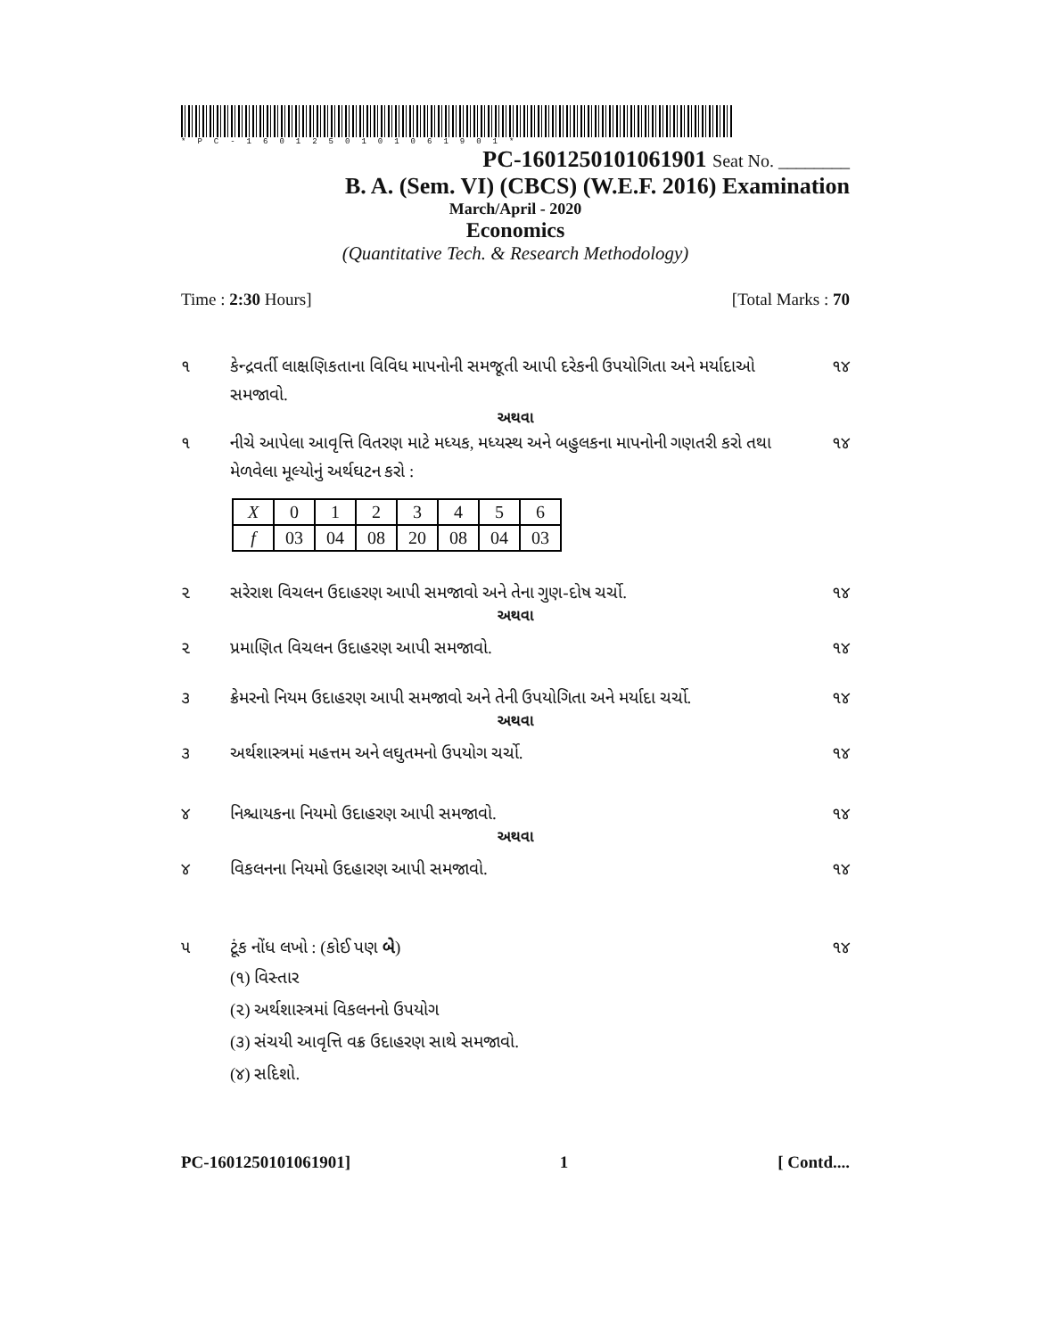*PC-1601250101061901*
PC-1601250101061901 Seat No. ________
B. A. (Sem. VI) (CBCS) (W.E.F. 2016) Examination
March/April - 2020
Economics
(Quantitative Tech. & Research Methodology)
Time : 2:30 Hours] [Total Marks : 70
૧ કેન્દ્રવર્તી લાક્ષણિકતાના વિવિધ માપનોની સમજૂતી આપી દરેકની ઉપયોગિતા અને મર્યાદાઓ સમજાવો. ૧૪
અથવા
૧ નીચે આપેલા આવૃત્તિ વિતરણ માટે મધ્યક, મધ્યસ્થ અને બહુલકના માપનોની ગણતરી કરો તથા મેળવેલા મૂલ્યોનું અર્થઘટન કરો : ૧૪
| X | 0 | 1 | 2 | 3 | 4 | 5 | 6 |
| f | 03 | 04 | 08 | 20 | 08 | 04 | 03 |
૨ સરેરાશ વિચલન ઉદાહરણ આપી સમજાવો અને તેના ગુણ-દોષ ચર્ચો. ૧૪
અથવા
૨ પ્રમાણિત વિચલન ઉદાહરણ આપી સમજાવો. ૧૪
૩ ક્રેમરનો નિયમ ઉદાહરણ આપી સમજાવો અને તેની ઉપયોગિતા અને મર્યાદા ચર્ચો. ૧૪
અથવા
૩ અર્થશાસ્ત્રમાં મહત્તમ અને લઘુતમનો ઉપયોગ ચર્ચો. ૧૪
૪ નિશ્ચાયકના નિયમો ઉદાહરણ આપી સમજાવો. ૧૪
અથવા
૪ વિકલનના નિયમો ઉદહારણ આપી સમજાવો. ૧૪
૫ ટૂંક નોંધ લખો : (કોઈ પણ બે) ૧૪
(૧) વિસ્તાર
(૨) અર્થશાસ્ત્રમાં વિકલનનો ઉપયોગ
(૩) સંચયી આવૃત્તિ વક્ર ઉદાહરણ સાથે સમજાવો.
(૪) સદિશો.
PC-1601250101061901] 1 [ Contd....